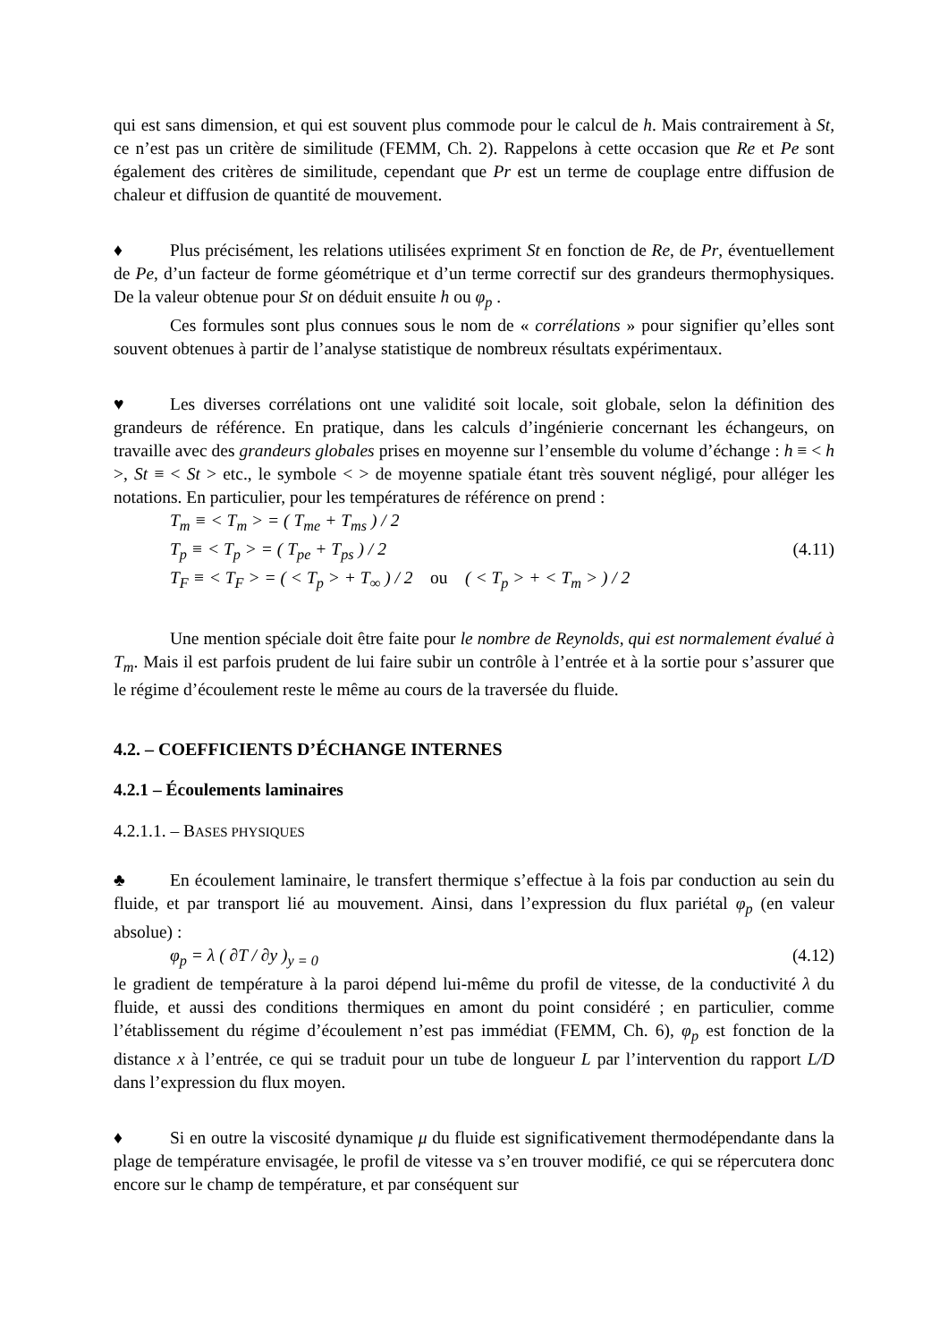qui est sans dimension, et qui est souvent plus commode pour le calcul de h. Mais contrairement à St, ce n’est pas un critère de similitude (FEMM, Ch. 2). Rappelons à cette occasion que Re et Pe sont également des critères de similitude, cependant que Pr est un terme de couplage entre diffusion de chaleur et diffusion de quantité de mouvement.
♦ Plus précisément, les relations utilisées expriment St en fonction de Re, de Pr, éventuellement de Pe, d’un facteur de forme géométrique et d’un terme correctif sur des grandeurs thermophysiques. De la valeur obtenue pour St on déduit ensuite h ou φ<sub>p</sub> .
Ces formules sont plus connues sous le nom de « corrélations » pour signifier qu’elles sont souvent obtenues à partir de l’analyse statistique de nombreux résultats expérimentaux.
♥ Les diverses corrélations ont une validité soit locale, soit globale, selon la définition des grandeurs de référence. En pratique, dans les calculs d’ingénierie concernant les échangeurs, on travaille avec des grandeurs globales prises en moyenne sur l’ensemble du volume d’échange : h ≡ < h >, St ≡ < St > etc., le symbole < > de moyenne spatiale étant très souvent négligé, pour alléger les notations. En particulier, pour les températures de référence on prend :
T<sub>m</sub> ≡ < T<sub>m</sub> > = ( T<sub>me</sub> + T<sub>ms</sub> ) / 2
T<sub>p</sub> ≡ < T<sub>p</sub> > = ( T<sub>pe</sub> + T<sub>ps</sub> ) / 2 (4.11)
T<sub>F</sub> ≡ < T<sub>F</sub> > = ( < T<sub>p</sub> > + T<sub>∞</sub> ) / 2 ou ( < T<sub>p</sub> > + < T<sub>m</sub> > ) / 2
Une mention spéciale doit être faite pour le nombre de Reynolds, qui est normalement évalué à T<sub>m</sub>. Mais il est parfois prudent de lui faire subir un contrôle à l’entrée et à la sortie pour s’assurer que le régime d’écoulement reste le même au cours de la traversée du fluide.
4.2. – COEFFICIENTS D’ÉCHANGE INTERNES
4.2.1 – Écoulements laminaires
4.2.1.1. – BASES PHYSIQUES
♣ En écoulement laminaire, le transfert thermique s’effectue à la fois par conduction au sein du fluide, et par transport lié au mouvement. Ainsi, dans l’expression du flux pariétal φ<sub>p</sub> (en valeur absolue) :
φ<sub>p</sub> = λ ( ∂T / ∂y )<sub>y = 0</sub> (4.12)
le gradient de température à la paroi dépend lui-même du profil de vitesse, de la conductivité λ du fluide, et aussi des conditions thermiques en amont du point considéré ; en particulier, comme l’établissement du régime d’écoulement n’est pas immédiat (FEMM, Ch. 6), φ<sub>p</sub> est fonction de la distance x à l’entrée, ce qui se traduit pour un tube de longueur L par l’intervention du rapport L/D dans l’expression du flux moyen.
♦ Si en outre la viscosité dynamique μ du fluide est significativement thermodépendante dans la plage de température envisagée, le profil de vitesse va s’en trouver modifié, ce qui se répercutera donc encore sur le champ de température, et par conséquent sur